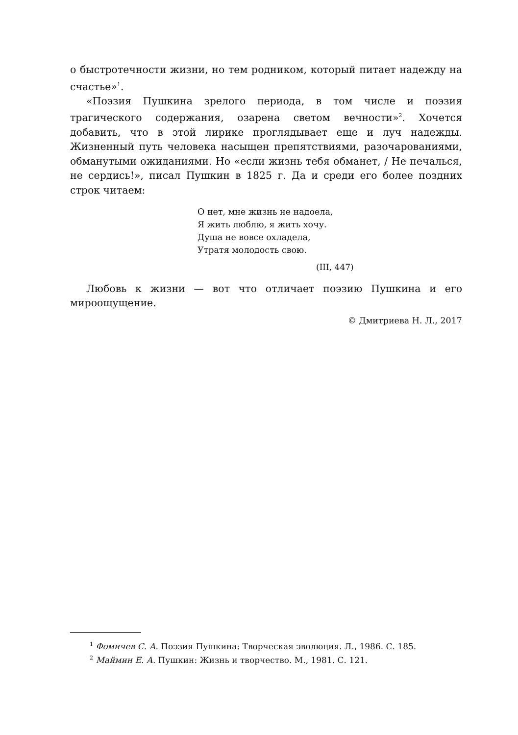о быстротечности жизни, но тем родником, который питает надежду на счастье»<sup>1</sup>.
«Поэзия Пушкина зрелого периода, в том числе и поэзия трагического содержания, озарена светом вечности»<sup>2</sup>. Хочется добавить, что в этой лирике проглядывает еще и луч надежды. Жизненный путь человека насыщен препятствиями, разочарованиями, обманутыми ожиданиями. Но «если жизнь тебя обманет, / Не печалься, не сердись!», писал Пушкин в 1825 г. Да и среди его более поздних строк читаем:
О нет, мне жизнь не надоела,
Я жить люблю, я жить хочу.
Душа не вовсе охладела,
Утратя молодость свою.
(III, 447)
Любовь к жизни — вот что отличает поэзию Пушкина и его мироощущение.
© Дмитриева Н. Л., 2017
<sup>1</sup> Фомичев С. А. Поэзия Пушкина: Творческая эволюция. Л., 1986. С. 185.
<sup>2</sup> Маймин Е. А. Пушкин: Жизнь и творчество. М., 1981. С. 121.